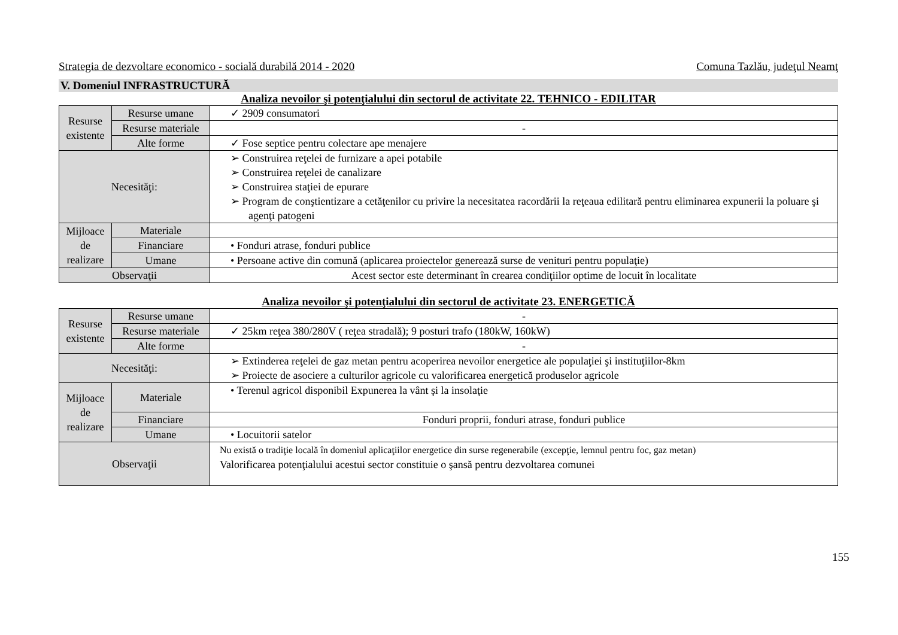Strategia de dezvoltare economico - socială durabilă 2014 - 2020 Comuna Tazlău, judeţul Neamţ
V. Domeniul INFRASTRUCTURĂ
Analiza nevoilor şi potenţialului din sectorul de activitate 22. TEHNICO - EDILITAR
| Resurse existente | Resurse umane | ✓ 2909 consumatori |
| | Resurse materiale | - |
| | Alte forme | ✓ Fose septice pentru colectare ape menajere |
| Necesităţi: | | ➢ Construirea reţelei de furnizare a apei potabile ➢ Construirea reţelei de canalizare ➢ Construirea staţiei de epurare ➢ Program de conştientizare a cetăţenilor cu privire la necesitatea racordării la reţeaua edilitară pentru eliminarea expunerii la poluare şi agenţi patogeni |
| Mijloace de realizare | Materiale | |
| | Financiare | • Fonduri atrase, fonduri publice |
| | Umane | • Persoane active din comună (aplicarea proiectelor generează surse de venituri pentru populaţie) |
| Observaţii | | Acest sector este determinant în crearea condiţiilor optime de locuit în localitate |
Analiza nevoilor şi potenţialului din sectorul de activitate 23. ENERGETICĂ
| Resurse existente | Resurse umane | - |
| | Resurse materiale | ✓ 25km reţea 380/280V ( reţea stradală); 9 posturi trafo (180kW, 160kW) |
| | Alte forme | - |
| Necesităţi: | | ➢ Extinderea reţelei de gaz metan pentru acoperirea nevoilor energetice ale populaţiei şi instituţiilor-8km ➢ Proiecte de asociere a culturilor agricole cu valorificarea energetică produselor agricole |
| Mijloace de realizare | Materiale | • Terenul agricol disponibil Expunerea la vânt şi la insolaţie |
| | Financiare | Fonduri proprii, fonduri atrase, fonduri publice |
| | Umane | • Locuitorii satelor |
| Observaţii | | Nu există o tradiţie locală în domeniul aplicaţiilor energetice din surse regenerabile (excepţie, lemnul pentru foc, gaz metan) Valorificarea potenţialului acestui sector constituie o şansă pentru dezvoltarea comunei |
155